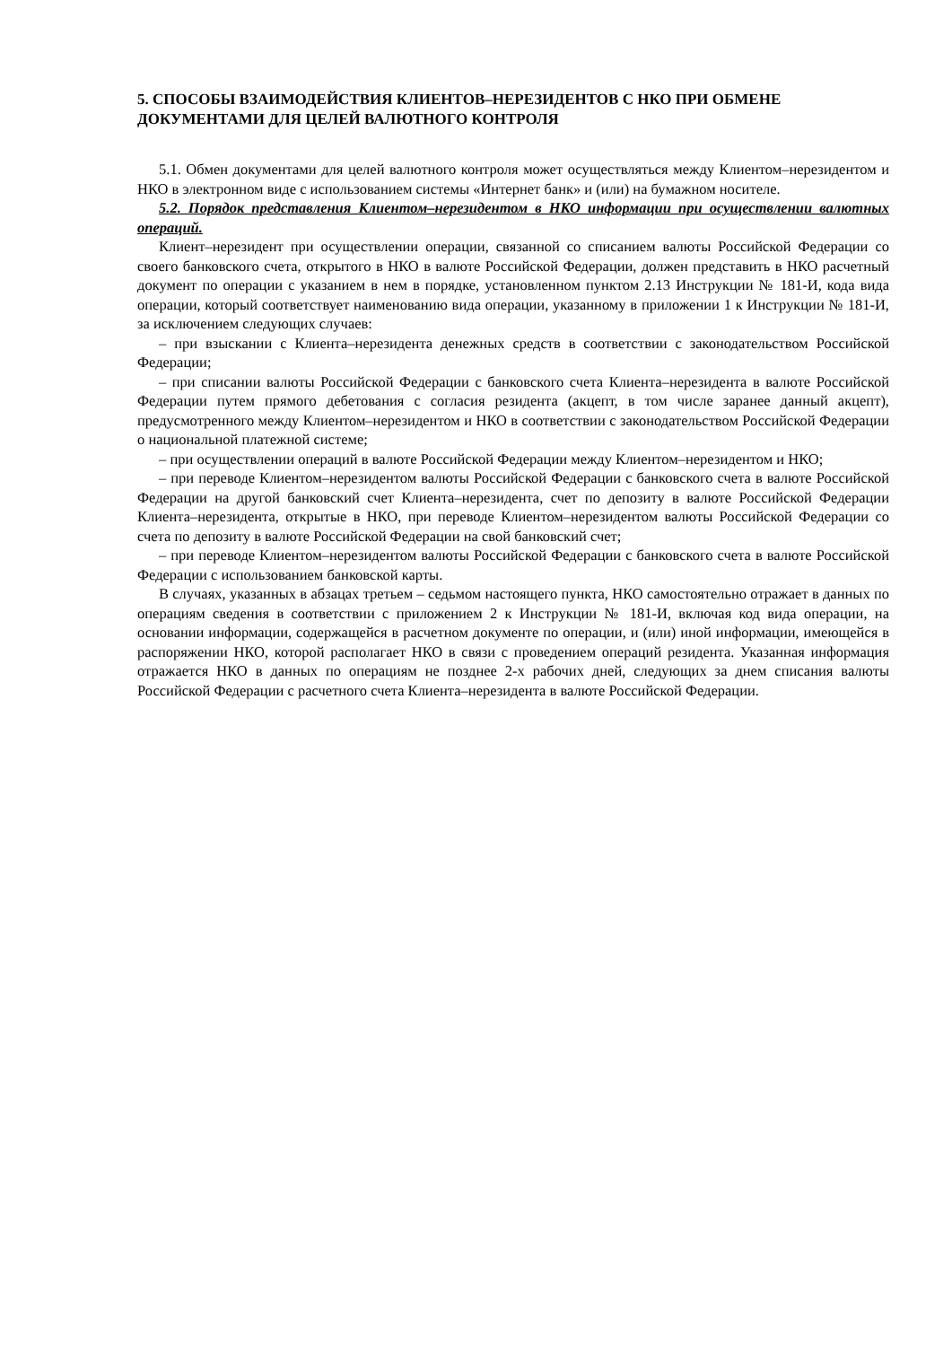5. СПОСОБЫ ВЗАИМОДЕЙСТВИЯ КЛИЕНТОВ–НЕРЕЗИДЕНТОВ С НКО ПРИ ОБМЕНЕ ДОКУМЕНТАМИ ДЛЯ ЦЕЛЕЙ ВАЛЮТНОГО КОНТРОЛЯ
5.1. Обмен документами для целей валютного контроля может осуществляться между Клиентом–нерезидентом и НКО в электронном виде с использованием системы «Интернет банк» и (или) на бумажном носителе.
5.2. Порядок представления Клиентом–нерезидентом в НКО информации при осуществлении валютных операций.
Клиент–нерезидент при осуществлении операции, связанной со списанием валюты Российской Федерации со своего банковского счета, открытого в НКО в валюте Российской Федерации, должен представить в НКО расчетный документ по операции с указанием в нем в порядке, установленном пунктом 2.13 Инструкции № 181-И, кода вида операции, который соответствует наименованию вида операции, указанному в приложении 1 к Инструкции № 181-И, за исключением следующих случаев:
– при взыскании с Клиента–нерезидента денежных средств в соответствии с законодательством Российской Федерации;
– при списании валюты Российской Федерации с банковского счета Клиента–нерезидента в валюте Российской Федерации путем прямого дебетования с согласия резидента (акцепт, в том числе заранее данный акцепт), предусмотренного между Клиентом–нерезидентом и НКО в соответствии с законодательством Российской Федерации о национальной платежной системе;
– при осуществлении операций в валюте Российской Федерации между Клиентом–нерезидентом и НКО;
– при переводе Клиентом–нерезидентом валюты Российской Федерации с банковского счета в валюте Российской Федерации на другой банковский счет Клиента–нерезидента, счет по депозиту в валюте Российской Федерации Клиента–нерезидента, открытые в НКО, при переводе Клиентом–нерезидентом валюты Российской Федерации со счета по депозиту в валюте Российской Федерации на свой банковский счет;
– при переводе Клиентом–нерезидентом валюты Российской Федерации с банковского счета в валюте Российской Федерации с использованием банковской карты.
В случаях, указанных в абзацах третьем – седьмом настоящего пункта, НКО самостоятельно отражает в данных по операциям сведения в соответствии с приложением 2 к Инструкции № 181-И, включая код вида операции, на основании информации, содержащейся в расчетном документе по операции, и (или) иной информации, имеющейся в распоряжении НКО, которой располагает НКО в связи с проведением операций резидента. Указанная информация отражается НКО в данных по операциям не позднее 2-х рабочих дней, следующих за днем списания валюты Российской Федерации с расчетного счета Клиента–нерезидента в валюте Российской Федерации.